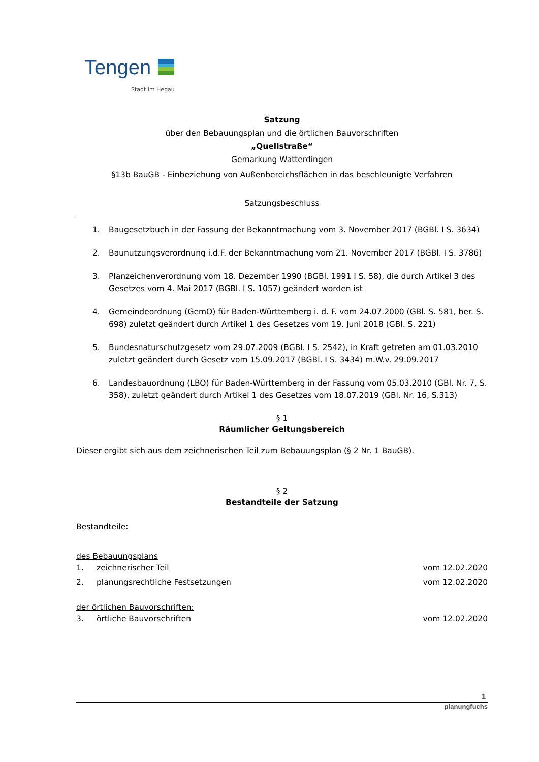Tengen
Stadt im Hegau
Satzung
über den Bebauungsplan und die örtlichen Bauvorschriften
„Quellstraße“
Gemarkung Watterdingen
§13b BauGB - Einbeziehung von Außenbereichsflächen in das beschleunigte Verfahren
Satzungsbeschluss
1. Baugesetzbuch in der Fassung der Bekanntmachung vom 3. November 2017 (BGBl. I S. 3634)
2. Baunutzungsverordnung i.d.F. der Bekanntmachung vom 21. November 2017 (BGBl. I S. 3786)
3. Planzeichenverordnung vom 18. Dezember 1990 (BGBl. 1991 I S. 58), die durch Artikel 3 des Gesetzes vom 4. Mai 2017 (BGBl. I S. 1057) geändert worden ist
4. Gemeindeordnung (GemO) für Baden-Württemberg i. d. F. vom 24.07.2000 (GBl. S. 581, ber. S. 698) zuletzt geändert durch Artikel 1 des Gesetzes vom 19. Juni 2018 (GBl. S. 221)
5. Bundesnaturschutzgesetz vom 29.07.2009 (BGBl. I S. 2542), in Kraft getreten am 01.03.2010 zuletzt geändert durch Gesetz vom 15.09.2017 (BGBl. I S. 3434) m.W.v. 29.09.2017
6. Landesbauordnung (LBO) für Baden-Württemberg in der Fassung vom 05.03.2010 (GBl. Nr. 7, S. 358), zuletzt geändert durch Artikel 1 des Gesetzes vom 18.07.2019 (GBl. Nr. 16, S.313)
§ 1
Räumlicher Geltungsbereich
Dieser ergibt sich aus dem zeichnerischen Teil zum Bebauungsplan (§ 2 Nr. 1 BauGB).
§ 2
Bestandteile der Satzung
Bestandteile:
des Bebauungsplans
1. zeichnerischer Teil vom 12.02.2020
2. planungsrechtliche Festsetzungen
vom 12.02.2020
der örtlichen Bauvorschriften:
3. örtliche Bauvorschriften vom 12.02.2020
1
planungfuchs